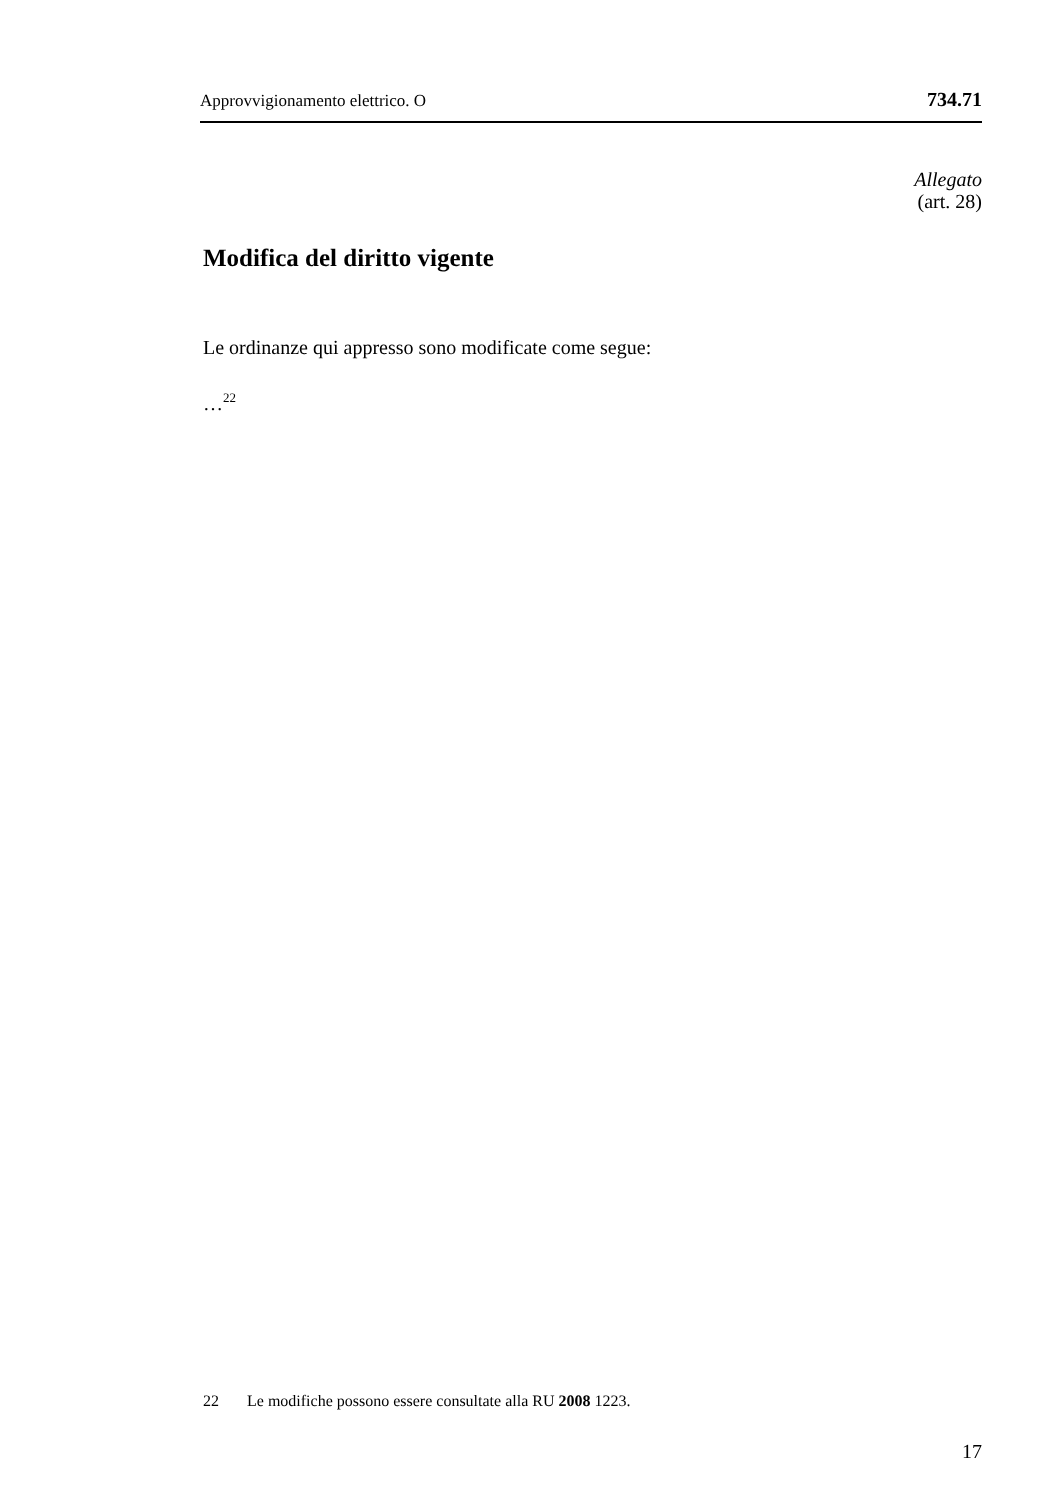Approvvigionamento elettrico. O 734.71
Allegato
(art. 28)
Modifica del diritto vigente
Le ordinanze qui appresso sono modificate come segue:
…<sup>22</sup>
22 Le modifiche possono essere consultate alla RU 2008 1223.
17